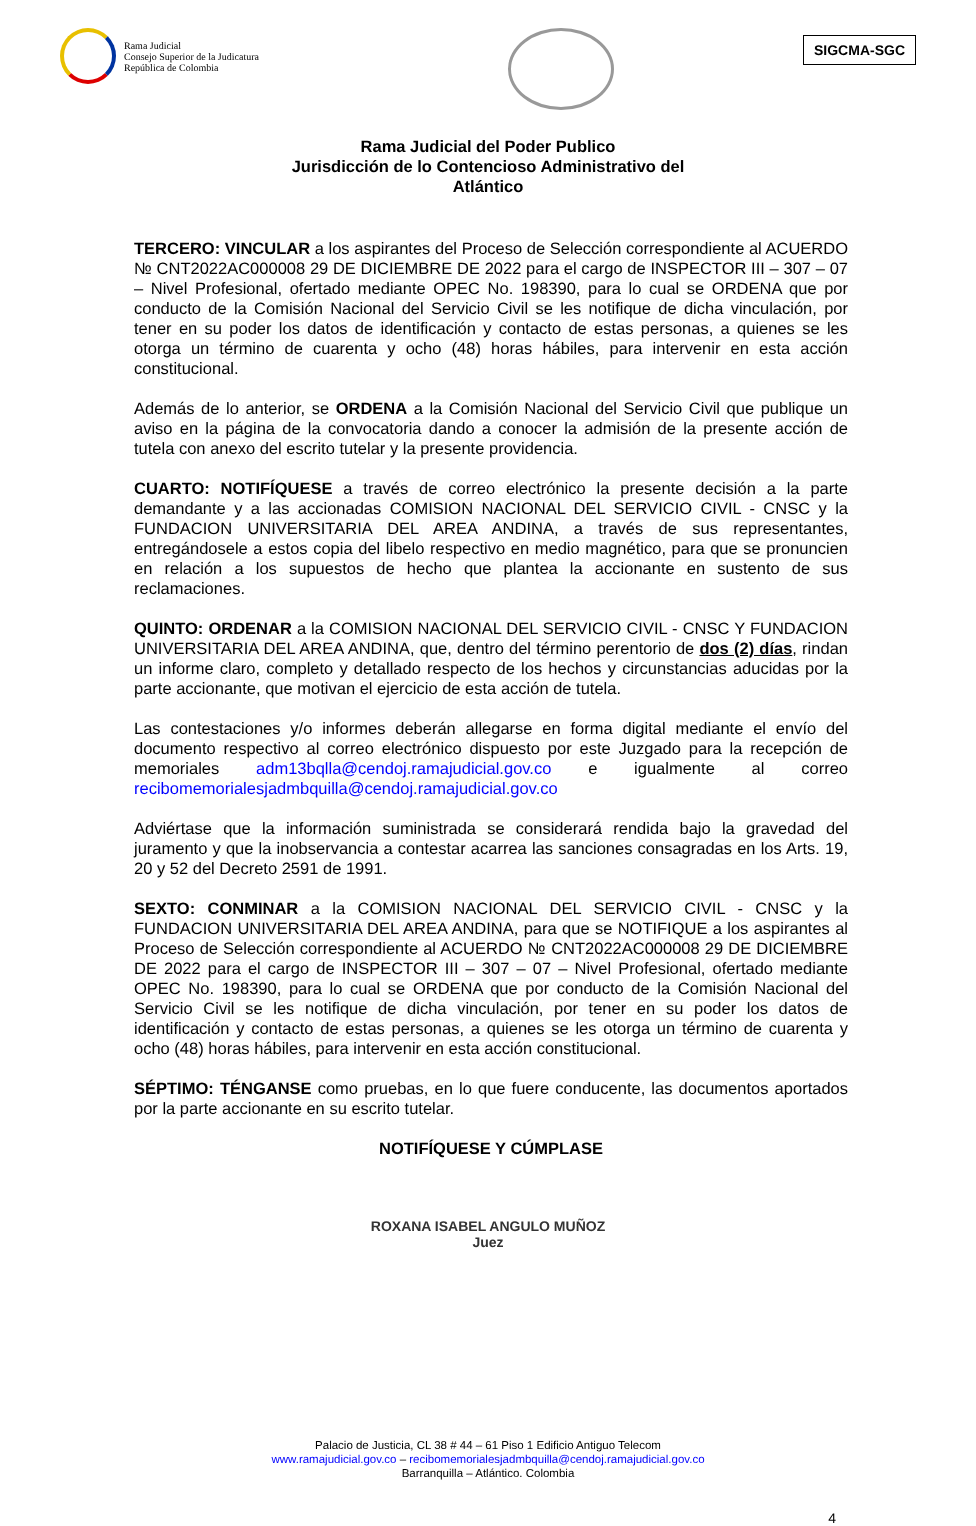Rama Judicial
Consejo Superior de la Judicatura
República de Colombia
SIGCMA-SGC
Rama Judicial del Poder Publico
Jurisdicción de lo Contencioso Administrativo del
Atlántico
TERCERO: VINCULAR a los aspirantes del Proceso de Selección correspondiente al ACUERDO № CNT2022AC000008 29 DE DICIEMBRE DE 2022 para el cargo de INSPECTOR III – 307 – 07 – Nivel Profesional, ofertado mediante OPEC No. 198390, para lo cual se ORDENA que por conducto de la Comisión Nacional del Servicio Civil se les notifique de dicha vinculación, por tener en su poder los datos de identificación y contacto de estas personas, a quienes se les otorga un término de cuarenta y ocho (48) horas hábiles, para intervenir en esta acción constitucional.
Además de lo anterior, se ORDENA a la Comisión Nacional del Servicio Civil que publique un aviso en la página de la convocatoria dando a conocer la admisión de la presente acción de tutela con anexo del escrito tutelar y la presente providencia.
CUARTO: NOTIFÍQUESE a través de correo electrónico la presente decisión a la parte demandante y a las accionadas COMISION NACIONAL DEL SERVICIO CIVIL - CNSC y la FUNDACION UNIVERSITARIA DEL AREA ANDINA, a través de sus representantes, entregándosele a estos copia del libelo respectivo en medio magnético, para que se pronuncien en relación a los supuestos de hecho que plantea la accionante en sustento de sus reclamaciones.
QUINTO: ORDENAR a la COMISION NACIONAL DEL SERVICIO CIVIL - CNSC Y FUNDACION UNIVERSITARIA DEL AREA ANDINA, que, dentro del término perentorio de dos (2) días, rindan un informe claro, completo y detallado respecto de los hechos y circunstancias aducidas por la parte accionante, que motivan el ejercicio de esta acción de tutela.
Las contestaciones y/o informes deberán allegarse en forma digital mediante el envío del documento respectivo al correo electrónico dispuesto por este Juzgado para la recepción de memoriales adm13bqlla@cendoj.ramajudicial.gov.co e igualmente al correo recibomemorialesjadmbquilla@cendoj.ramajudicial.gov.co
Adviértase que la información suministrada se considerará rendida bajo la gravedad del juramento y que la inobservancia a contestar acarrea las sanciones consagradas en los Arts. 19, 20 y 52 del Decreto 2591 de 1991.
SEXTO: CONMINAR a la COMISION NACIONAL DEL SERVICIO CIVIL - CNSC y la FUNDACION UNIVERSITARIA DEL AREA ANDINA, para que se NOTIFIQUE a los aspirantes al Proceso de Selección correspondiente al ACUERDO № CNT2022AC000008 29 DE DICIEMBRE DE 2022 para el cargo de INSPECTOR III – 307 – 07 – Nivel Profesional, ofertado mediante OPEC No. 198390, para lo cual se ORDENA que por conducto de la Comisión Nacional del Servicio Civil se les notifique de dicha vinculación, por tener en su poder los datos de identificación y contacto de estas personas, a quienes se les otorga un término de cuarenta y ocho (48) horas hábiles, para intervenir en esta acción constitucional.
SÉPTIMO: TÉNGANSE como pruebas, en lo que fuere conducente, las documentos aportados por la parte accionante en su escrito tutelar.
NOTIFÍQUESE Y CÚMPLASE
ROXANA ISABEL ANGULO MUÑOZ
Juez
Palacio de Justicia, CL 38 # 44 – 61 Piso 1 Edificio Antiguo Telecom
www.ramajudicial.gov.co – recibomemorialesjadmbquilla@cendoj.ramajudicial.gov.co
Barranquilla – Atlántico. Colombia
4